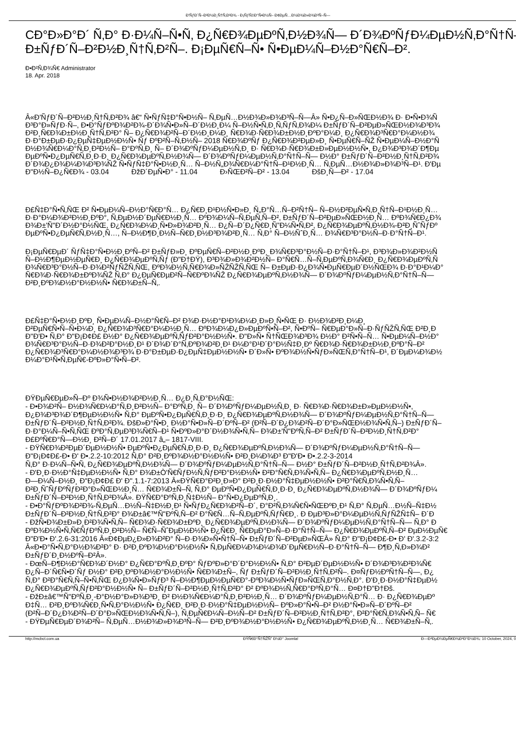Ð'ÑƒÐ´Ñ–Ð²Ð½Ð¸Ñ†Ñ‚Ð²Ð¾ - Ð¡ÑƒÑ‡Ð°Ñ•Ð½Ñ– Ð¢ÐµÑ…Ð½Ð¾Ð»Ð¾Ð³Ñ–Ñ—
CÐ°Ð»Ð°Ð´ Ñ‚Ð° Ð·Ð¼Ñ–Ñ•Ñ‚ Ð¿Ñ€Ð¾ÐµÐºÑ‚Ð½Ð¾Ñ— Ð´Ð¾ÐºÑƒÐ¼ÐµÐ½Ñ‚Ð°Ñ†Ñ–
Ð±ÑƒÐ´Ñ–Ð²Ð½Ð¸Ñ†Ñ‚Ð²Ñ–. Ð¡ÐµÑ€Ñ–Ñ• Ñ•ÐµÐ¼Ñ–Ð½Ð°Ñ€Ñ–Ð².
Ð•Ð²Ñ‚Ð¾Ñ€ Administrator
18. Apr. 2018
Â«Ð'ÑƒÐ´Ñ–Ð²Ð½Ð¸Ñ†Ñ‚Ð²Ð¾ â€“ Ñ•ÑƒÑ‡Ð°Ñ•Ð½Ñ– Ñ‚ÐµÑ…Ð½Ð¾Ð»Ð¾Ð³Ñ–Ñ—Â» Ñ•Ð¿Ñ–Ð»ÑŒÐ½Ð¾ Ð· Ð•Ñ•Ð¾Ñ
Ð³Ð°Ð»ÑƒÐ·Ñ–, Ð•Ð°ÑƒÐºÐ¾Ð²Ð¾-Ð´Ð¾Ñ•Ð»Ñ–Ð´Ð½Ð¸Ð¼ Ñ–Ð½Ñ•Ñ‚Ð¸Ñ‚ÑƒÑ‚Ð¾Ð¼ Ð±ÑƒÐ´Ñ–Ð²ÐµÐ»ÑŒÐ½Ð¾Ð³Ð¾
Ð²Ð¸Ñ€Ð¾Ð±Ð½Ð¸Ñ†Ñ‚Ð²Ð° Ñ– Ð¿Ñ€Ð¾Ð²Ñ–Ð´Ð½Ð¸Ð¼Ð¸ Ñ€Ð¾Ð·Ñ€Ð¾Ð±Ð½Ð¸ÐºÐ°Ð¼Ð¸ Ð¿Ñ€Ð¾Ð³Ñ€Ð°Ð¼Ð½Ð¾
Ð·Ð°Ð±ÐµÐ·Ð¿ÐµÑ‡ÐµÐ½Ð½Ñ• Ñƒ ÐºÐ²Ñ–Ñ‚Ð½Ñ– 2018 Ñ€Ð¾ÐºÑƒ Ð¿Ñ€Ð¾Ð²ÐµÐ»Ð¸ Ñ•ÐµÑ€Ñ–ÑŽ Ñ•ÐµÐ¼Ñ–Ð½Ð°Ñ
Ð½Ð¾Ñ€Ð¼Ð°Ñ‚Ð¸Ð²Ð½Ñ– Ð°ÐºÑ‚Ð¸ Ñ– Ð´Ð¾ÐºÑƒÐ¼ÐµÐ½Ñ‚Ð¸ Ð· Ñ€Ð¾Ð·Ñ€Ð¾Ð±Ð»ÐµÐ½Ð½Ñ•, Ð¿Ð¾Ð³Ð¾Ð´Ð¶Ðµ
ÐµÐºÑ•Ð¿ÐµÑ€Ñ‚Ð¸Ð·Ð¸ Ð¿Ñ€Ð¾ÐµÐºÑ‚Ð½Ð¾Ñ— Ð´Ð¾ÐºÑƒÐ¼ÐµÐ½Ñ‚Ð°Ñ†Ñ–Ñ— Ð½Ð° Ð±ÑƒÐ´Ñ–Ð²Ð½Ð¸Ñ†Ñ‚Ð²Ð¾
Ð´Ð¾Ð¿Ð¾Ð¼Ð¾Ð³Ð¾ÑŽ Ñ•ÑƒÑ‡Ð°Ñ•Ð½Ð¸Ñ… Ñ–Ð½Ñ„Ð¾Ñ€Ð¼Ð°Ñ†Ñ–Ð¹Ð½Ð¸Ñ… Ñ‚ÐµÑ…Ð½Ð¾Ð»Ð¾Ð³Ñ–Ð¹. Ð'Ðµ
Ð"Ð½Ñ–Ð¿Ñ€Ð¾ - 03.04 ÐžÐ´ÐµÑ•Ð° - 11.04 Ð›ÑŒÐ²Ñ–Ð² - 13.04 ÐšÐ¸Ñ—Ð² - 17.04
Ð£Ñ‡Ð°Ñ•Ñ‚ÑŒ Ð² Ñ•ÐµÐ¼Ñ–Ð½Ð°Ñ€Ð°Ñ… Ð¿Ñ€Ð¸Ð¹Ð½Ñ•Ð»Ð¸ Ñ„Ð°Ñ…Ñ–Ð²Ñ†Ñ– Ñ–Ð½Ð²ÐµÑ•Ñ‚Ð¸Ñ†Ñ–Ð¹Ð½Ð¸Ñ…
Ð·Ð°Ð¼Ð¾Ð²Ð½Ð¸ÐºÐ°, Ñ‚ÐµÐ½Ð´ÐµÑ€Ð½Ð¸Ñ… ÐºÐ¾Ð¼Ñ–Ñ‚ÐµÑ‚Ñ–Ð², Ð±ÑƒÐ´Ñ–Ð²ÐµÐ»ÑŒÐ½Ð¸Ñ… ÐºÐ¾Ñ€Ð¿Ð¾
Ð¾Ð±'Ñ"Ð´Ð½Ð°Ð½ÑŒ, Ð¿Ñ€Ð¾Ð¼Ð¸Ñ•Ð»Ð¾Ð²Ð¸Ñ… Ð¿Ñ–Ð´Ð¿Ñ€Ð¸Ñ”Ð¼Ñ•Ñ‚Ð², Ð¿Ñ€Ð¾ÐµÐºÑ‚Ð½Ð¾-Ð²Ð¸ÑˆÑƒÐº
ÐµÐºÑ•Ð¿ÐµÑ€Ñ‚Ð½Ð¸Ñ…, Ñ–Ð½Ð¶Ð¸Ð½Ñ–Ñ€Ð¸Ð½Ð³Ð¾Ð²Ð¸Ñ… Ñ‚Ð° Ñ–Ð½ÑˆÐ¸Ñ… Ð¾Ñ€Ð³Ð°Ð½Ñ–Ð·Ð°Ñ†Ñ–Ð¹.
Ð¡ÐµÑ€ÐµÐ´ ÑƒÑ‡Ð°Ñ•Ð½Ð¸ÐºÑ–Ð² Ð±ÑƒÐ»Ð¸ ÐºÐµÑ€Ñ–Ð²Ð½Ð¸ÐºÐ¸ Ð¾Ñ€Ð³Ð°Ð½Ñ–Ð·Ð°Ñ†Ñ–Ð¹, Ð³Ð¾Ð»Ð¾Ð²Ð½Ñ
Ñ–Ð½Ð¶ÐµÐ½ÐµÑ€Ð¸ Ð¿Ñ€Ð¾ÐµÐºÑ‚Ñƒ (Ð"Ð†ÐŸ), Ð³Ð¾Ð»Ð¾Ð²Ð½Ñ– Ð°Ñ€Ñ…Ñ–Ñ‚ÐµÐºÑ‚Ð¾Ñ€Ð¸ Ð¿Ñ€Ð¾ÐµÐºÑ‚Ñ
Ð¾Ñ€Ð³Ð°Ð½Ñ–Ð·Ð¾Ð²ÑƒÑŽÑ‚ÑŒ, ÐºÐ¾Ð½Ñ‚Ñ€Ð¾Ð»ÑŽÑŽÑ‚ÑŒ Ñ– Ð±ÐµÐ·Ð¿Ð¾Ñ•ÐµÑ€ÐµÐ´Ð½ÑŒÐ¾ Ð·Ð°Ð¹Ð¼Ð°
Ñ€Ð¾Ð·Ñ€Ð¾Ð±ÐºÐ¾ÑŽ Ñ‚Ð° Ð¿ÐµÑ€ÐµÐ²Ñ–Ñ€ÐºÐ¾ÑŽ Ð¿Ñ€Ð¾ÐµÐºÑ‚Ð½Ð¾Ñ— Ð´Ð¾ÐºÑƒÐ¼ÐµÐ½Ñ‚Ð°Ñ†Ñ–Ñ—
Ð²Ð¸ÐºÐ¾Ð½Ð°Ð½Ð½Ñ• Ñ€Ð¾Ð±Ñ–Ñ‚.
Ð£Ñ‡Ð°Ñ•Ð½Ð¸ÐºÐ¸ Ñ•ÐµÐ¼Ñ–Ð½Ð°Ñ€Ñ–Ð² Ð¾Ð·Ð½Ð°Ð¹Ð¾Ð¼Ð¸Ð»Ð¸Ñ•ÑŒ Ð· Ð½Ð¾Ð²Ð¸Ð¼Ð¸
Ð²ÐµÑ€Ñ•Ñ–Ñ•Ð¼Ð¸ Ð¿Ñ€Ð¾Ð³Ñ€Ð°Ð¼Ð½Ð¸Ñ… ÐºÐ¾Ð¼Ð¿Ð»ÐµÐºÑ•Ñ–Ð², Ñ•ÐºÑ– Ñ€ÐµÐ°Ð»Ñ–Ð·ÑƒÑŽÑ‚ÑŒ Ð²Ð¸Ð
Ð"Ð'Ð• Ñ‚Ð° Ð"Ð¡Ð¢Ð£ Ð½Ð° Ð¿Ñ€Ð¾ÐµÐºÑ‚ÑƒÐ²Ð°Ð½Ð½Ñ•. Ð"Ð»Ñ• Ñ†ÑŒÐ¾Ð³Ð¾ Ð½Ð° Ð²Ñ•Ñ–Ñ… Ñ•ÐµÐ¼Ñ–Ð½Ð°
Ð¾Ñ€Ð³Ð°Ð½Ñ–Ð·Ð¾Ð²Ð°Ð½Ð¸Ð¹ Ð´Ð¾Ð´Ð°Ñ‚ÐºÐ¾Ð²Ð¸Ð¹ Ð¼Ð°Ð¹Ð´Ð°Ð½Ñ‡Ð¸Ðº Ñ€Ð¾Ð·Ñ€Ð¾Ð±Ð½Ð¸ÐºÐ°Ñ–Ð²
Ð¿Ñ€Ð¾Ð³Ñ€Ð°Ð¼Ð½Ð¾Ð³Ð¾ Ð·Ð°Ð±ÐµÐ·Ð¿ÐµÑ‡ÐµÐ½Ð½Ñ• Ð´Ð»Ñ• ÐºÐ¾Ð½Ñ•ÑƒÐ»ÑŒÑ‚Ð°Ñ†Ñ–Ð¹, Ð´ÐµÐ¼Ð¾Ð½
Ð¼Ð°Ð¹Ñ•Ñ‚ÐµÑ€-ÐºÐ»Ð°Ñ•Ñ–Ð².
ÐŸÐµÑ€ÐµÐ»Ñ–Ðº Ð¾Ñ•Ð½Ð¾Ð²Ð½Ð¸Ñ… Ð¿Ð¸Ñ‚Ð°Ð½ÑŒ:
- Ð•Ð¾Ð²Ñ– Ð½Ð¾Ñ€Ð¼Ð°Ñ‚Ð¸Ð²Ð½Ñ– Ð°ÐºÑ‚Ð¸ Ñ– Ð´Ð¾ÐºÑƒÐ¼ÐµÐ½Ñ‚Ð¸ Ð· Ñ€Ð¾Ð·Ñ€Ð¾Ð±Ð»ÐµÐ½Ð½Ñ•,
Ð¿Ð¾Ð³Ð¾Ð´Ð¶ÐµÐ½Ð½Ñ• Ñ‚Ð° ÐµÐºÑ•Ð¿ÐµÑ€Ñ‚Ð¸Ð·Ð¸ Ð¿Ñ€Ð¾ÐµÐºÑ‚Ð½Ð¾Ñ— Ð´Ð¾ÐºÑƒÐ¼ÐµÐ½Ñ‚Ð°Ñ†Ñ–Ñ—
Ð±ÑƒÐ´Ñ–Ð²Ð½Ð¸Ñ†Ñ‚Ð²Ð¾. ÐšÐ»Ð°Ñ•Ð¸ Ð½Ð°Ñ•Ð»Ñ–Ð´ÐºÑ–Ð² (Ð²Ñ–Ð´Ð¿Ð¾Ð²Ñ–Ð´Ð°Ð»ÑŒÐ½Ð¾Ñ•Ñ‚Ñ–) Ð±ÑƒÐ´Ñ–
Ð·Ð°Ð¼Ñ–Ñ•Ñ‚ÑŒ ÐºÐ°Ñ‚ÐµÐ³Ð¾Ñ€Ñ–Ð¹ Ñ•ÐºÐ»Ð°Ð´Ð½Ð¾Ñ•Ñ‚Ñ– Ð¾Ð±'Ñ"ÐºÑ‚Ñ–Ð² Ð±ÑƒÐ´Ñ–Ð²Ð½Ð¸Ñ†Ñ‚Ð²Ð°
Ð£ÐºÑ€Ð°Ñ—Ð½Ð¸ Ð²Ñ–Ð´ 17.01.2017 â„– 1817-VIII.
- ÐŸÑ€Ð¾Ð²ÐµÐ´ÐµÐ½Ð½Ñ• ÐµÐºÑ•Ð¿ÐµÑ€Ñ‚Ð¸Ð·Ð¸ Ð¿Ñ€Ð¾ÐµÐºÑ‚Ð½Ð¾Ñ— Ð´Ð¾ÐºÑƒÐ¼ÐµÐ½Ñ‚Ð°Ñ†Ñ–Ñ—
Ð"Ð¡Ð¢Ð£-Ð• Ð' Ð•.2.2-10:2012 Ñ‚Ð° Ð²Ð¸ÐºÐ¾Ð½Ð°Ð½Ð½Ñ• Ð²Ð¸Ð¼Ð¾Ð³ Ð"Ð'Ð• Ð•.2.2-3-2014
Ñ‚Ð° Ð·Ð¼Ñ–Ñ•Ñ‚ Ð¿Ñ€Ð¾ÐµÐºÑ‚Ð½Ð¾Ñ— Ð´Ð¾ÐºÑƒÐ¼ÐµÐ½Ñ‚Ð°Ñ†Ñ–Ñ— Ð½Ð° Ð±ÑƒÐ´Ñ–Ð²Ð½Ð¸Ñ†Ñ‚Ð²Ð¾Â».
- Ð'Ð¸Ð·Ð½Ð°Ñ‡ÐµÐ½Ð½Ñ• Ñ‚Ð° Ð¾Ð±Ò'Ñ€ÑƒÐ½Ñ‚ÑƒÐ²Ð°Ð½Ð½Ñ• Ð²Ð°Ñ€Ñ‚Ð¾Ñ•Ñ‚Ñ– Ð¿Ñ€Ð¾ÐµÐºÑ‚Ð½Ð¸Ñ…
Ð—Ð¼Ñ–Ð½Ð¸ Ð"Ð¡Ð¢Ð£ Ð' Ð".1.1-7:2013 Â«ÐŸÑ€Ð°Ð²Ð¸Ð»Ð° Ð²Ð¸Ð·Ð½Ð°Ñ‡ÐµÐ½Ð½Ñ• Ð²Ð°Ñ€Ñ‚Ð¾Ñ•Ñ‚Ñ–
Ð²Ð¸ÑˆÑƒÐºÑƒÐ²Ð°Ð»ÑŒÐ½Ð¸Ñ… Ñ€Ð¾Ð±Ñ–Ñ‚ Ñ‚Ð° ÐµÐºÑ•Ð¿ÐµÑ€Ñ‚Ð¸Ð·Ð¸ Ð¿Ñ€Ð¾ÐµÐºÑ‚Ð½Ð¾Ñ— Ð´Ð¾ÐºÑƒÐ¼
Ð±ÑƒÐ´Ñ–Ð²Ð½Ð¸Ñ†Ñ‚Ð²Ð¾Â». ÐŸÑ€Ð°ÐºÑ‚Ð¸Ñ‡Ð½Ñ– Ð°Ñ•Ð¿ÐµÐºÑ‚Ð¸.
- Ð•Ð°ÑƒÐºÐ¾Ð²Ð¾-Ñ‚ÐµÑ…Ð½Ñ–Ñ‡Ð½Ð¸Ð¹ Ñ•ÑƒÐ¿Ñ€Ð¾Ð²Ñ–Ð´, Ð°Ð²Ñ‚Ð¾Ñ€Ñ•ÑŒÐºÐ¸Ð¹ Ñ‚Ð° Ñ‚ÐµÑ…Ð½Ñ–Ñ‡Ð½
Ð±ÑƒÐ´Ñ–Ð²Ð½Ð¸Ñ†Ñ‚Ð²Ð° Ð¾Ð±â€™Ñ"ÐºÑ‚Ñ–Ð² Ð°Ñ€Ñ…Ñ–Ñ‚ÐµÐºÑ‚ÑƒÑ€Ð¸. Ð ÐµÐ³Ð»Ð°Ð¼ÐµÐ½Ñ‚ÑƒÑŽÑ‡Ñ– Ð´Ð
- ÐžÑ•Ð¾Ð±Ð»Ð¸Ð²Ð¾Ñ•Ñ‚Ñ– Ñ€Ð¾Ð·Ñ€Ð¾Ð±ÐºÐ¸ Ð¿Ñ€Ð¾ÐµÐºÑ‚Ð½Ð¾Ñ— Ð´Ð¾ÐºÑƒÐ¼ÐµÐ½Ñ‚Ð°Ñ†Ñ–Ñ— Ñ‚Ð° Ð
ÐºÐ¾Ð½Ñ•Ñ‚Ñ€ÑƒÐºÑ‚Ð¸Ð²Ð½Ñ– Ñ€Ñ–ÑˆÐµÐ½Ð½Ñ• Ð¿Ñ€Ð¸ Ñ€ÐµÐ°Ð»Ñ–Ð·Ð°Ñ†Ñ–Ñ— Ð¿Ñ€Ð¾ÐµÐºÑ‚Ñ–Ð² ÐµÐ½ÐµÑ€
Ð"Ð'Ð• Ð'.2.6-31:2016 Â«Ð¢ÐµÐ¿Ð»Ð¾Ð²Ð° Ñ–Ð·Ð¾Ð»Ñ•Ñ†Ñ–Ñ• Ð±ÑƒÐ´Ñ–Ð²ÐµÐ»ÑŒÂ» Ñ‚Ð° Ð"Ð¡Ð¢Ð£-Ð• Ð' Ð'.3.2-3:2
Â«Ð•Ð°Ñ•Ñ‚Ð°Ð½Ð¾Ð²Ð° Ð· Ð²Ð¸ÐºÐ¾Ð½Ð°Ð½Ð½Ñ• Ñ‚ÐµÑ€Ð¼Ð¾Ð¼Ð¾Ð´ÐµÑ€Ð½Ñ–Ð·Ð°Ñ†Ñ–Ñ— Ð¶Ð¸Ñ‚Ð»Ð¾Ð²
Ð±ÑƒÐ´Ð¸Ð½ÐºÑ–Ð²Â».
- ÐœÑ–Ð¶Ð½Ð°Ñ€Ð¾Ð´Ð½Ð° Ð¿Ñ€Ð°ÐºÑ‚Ð¸ÐºÐ° ÑƒÐºÐ»Ð°Ð´Ð°Ð½Ð½Ñ• Ñ‚Ð° Ð²ÐµÐ´ÐµÐ½Ð½Ñ• Ð´Ð¾Ð³Ð¾Ð²Ð¾Ñ€
Ð¿Ñ–Ð´Ñ€Ñ•Ð´Ñƒ Ð½Ð° Ð²Ð¸ÐºÐ¾Ð½Ð°Ð½Ð½Ñ• Ñ€Ð¾Ð±Ñ–, Ñƒ Ð±ÑƒÐ´Ñ–Ð²Ð½Ð¸Ñ†Ñ‚Ð²Ñ–. Ð¤ÑƒÐ½ÐºÑ†Ñ–Ñ—, Ð¿
Ñ‚Ð° Ð²Ð°Ñ€Ñ‚Ñ–Ñ•Ñ‚ÑŒ Ð¿Ð¾Ñ•Ð»ÑƒÐ³ Ñ–Ð½Ð¶ÐµÐ½ÐµÑ€Ð°-ÐºÐ¾Ð½Ñ•ÑƒÐ»ÑŒÑ‚Ð°Ð½Ñ‚Ð°. Ð'Ð¸Ð·Ð½Ð°Ñ‡ÐµÐ½
Ð¿Ñ€Ð¾ÐµÐºÑ‚ÑƒÐ²Ð°Ð½Ð½Ñ• Ñ– Ð±ÑƒÐ´Ñ–Ð²Ð½Ð¸Ñ†Ñ‚Ð²Ð° Ð² ÐºÐ¾Ð½Ñ‚Ñ€Ð°ÐºÑ‚Ð°Ñ… Ð¤Ð†Ð"Ð†Ðš.
- ÐžÐ±â€™Ñ"ÐºÑ‚Ð¸-Ð°Ð½Ð°Ð»Ð¾Ð³Ð¸ Ð² Ð½Ð¾Ñ€Ð¼Ð°Ñ‚Ð¸Ð²Ð½Ð¸Ñ… Ð´Ð¾ÐºÑƒÐ¼ÐµÐ½Ñ‚Ð°Ñ… Ð· Ð¿Ñ€Ð¾ÐµÐº
Ð‡Ñ… Ð²Ð¸ÐºÐ¾Ñ€Ð¸Ñ•Ñ‚Ð°Ð½Ð½Ñ• Ð¿Ñ€Ð¸ Ð²Ð¸Ð·Ð½Ð°Ñ‡ÐµÐ½Ð½Ñ– ÐºÐ»Ð°Ñ•Ñ–Ð² Ð½Ð°Ñ•Ð»Ñ–Ð´ÐºÑ–Ð²
(Ð²Ñ–Ð´Ð¿Ð¾Ð²Ñ–Ð´Ð°Ð»ÑŒÐ½Ð¾Ñ•Ñ‚Ñ–), Ñ‚ÐµÑ€Ð¼Ñ–Ð½Ñ–Ð² Ð±ÑƒÐ´Ñ–Ð²Ð½Ð¸Ñ†Ñ‚Ð²Ð°, Ð²Ð°Ñ€Ñ‚Ð¾Ñ•Ñ‚Ñ– Ñ€
- ÐŸÐµÑ€ÐµÐ´Ð¾Ð²Ñ– Ñ‚ÐµÑ…Ð½Ð¾Ð»Ð¾Ð³Ñ–Ñ— Ð²Ð¸ÐºÐ¾Ð½Ð°Ð½Ð½Ñ• Ð¿Ñ€Ð¾ÐµÐºÑ‚Ð½Ð¸Ñ… Ñ€Ð¾Ð±Ñ–Ñ‚.
http://mcbct.com.ua ÐŸÑ€Ð°Ñ†ÑŽÑ" Ð½Ð° Joomla! Ð—Ð³ÐµÐ½ÐµÑ€Ð¾Ð²Ð°Ð½Ð¾: 10 October, 2024, 0